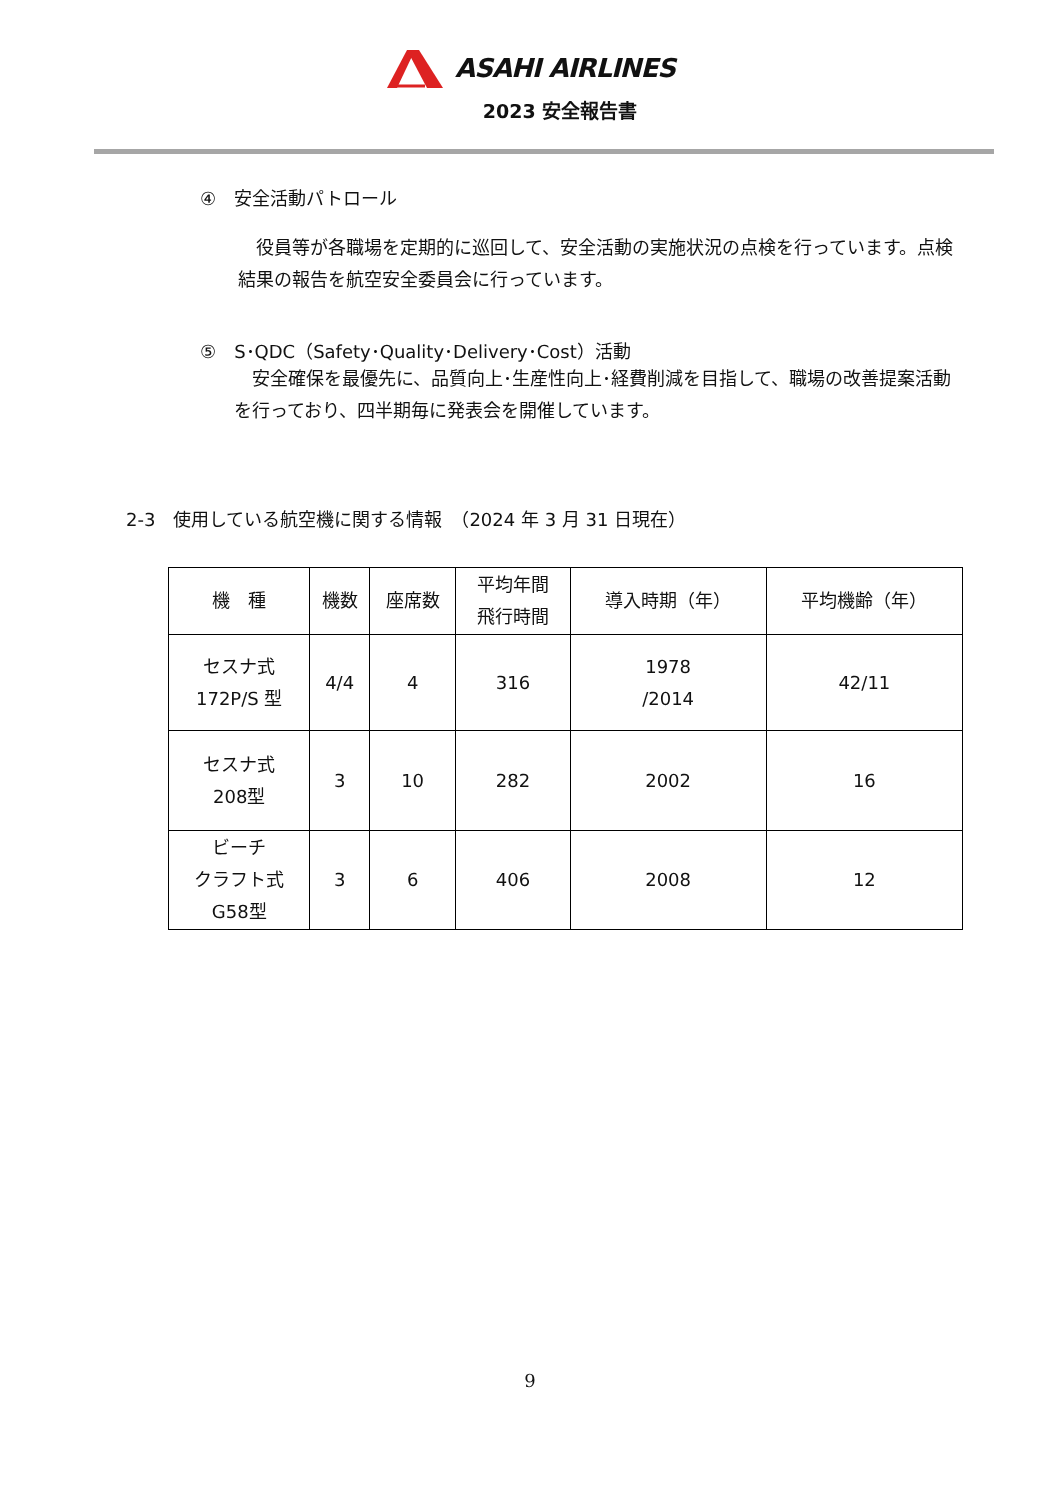ASAHI AIRLINES
2023 安全報告書
④　安全活動パトロール
　役員等が各職場を定期的に巡回して、安全活動の実施状況の点検を行っています。点検結果の報告を航空安全委員会に行っています。
⑤　S･QDC（Safety･Quality･Delivery･Cost）活動
　安全確保を最優先に、品質向上･生産性向上･経費削減を目指して、職場の改善提案活動を行っており、四半期毎に発表会を開催しています。
2-3　使用している航空機に関する情報　（2024 年 3 月 31 日現在）
| 機 種 | 機数 | 座席数 | 平均年間 飛行時間 | 導入時期（年） | 平均機齢（年） |
| --- | --- | --- | --- | --- | --- |
| セスナ式 172P/S 型 | 4/4 | 4 | 316 | 1978 /2014 | 42/11 |
| セスナ式 208型 | 3 | 10 | 282 | 2002 | 16 |
| ビーチ クラフト式 G58型 | 3 | 6 | 406 | 2008 | 12 |
9